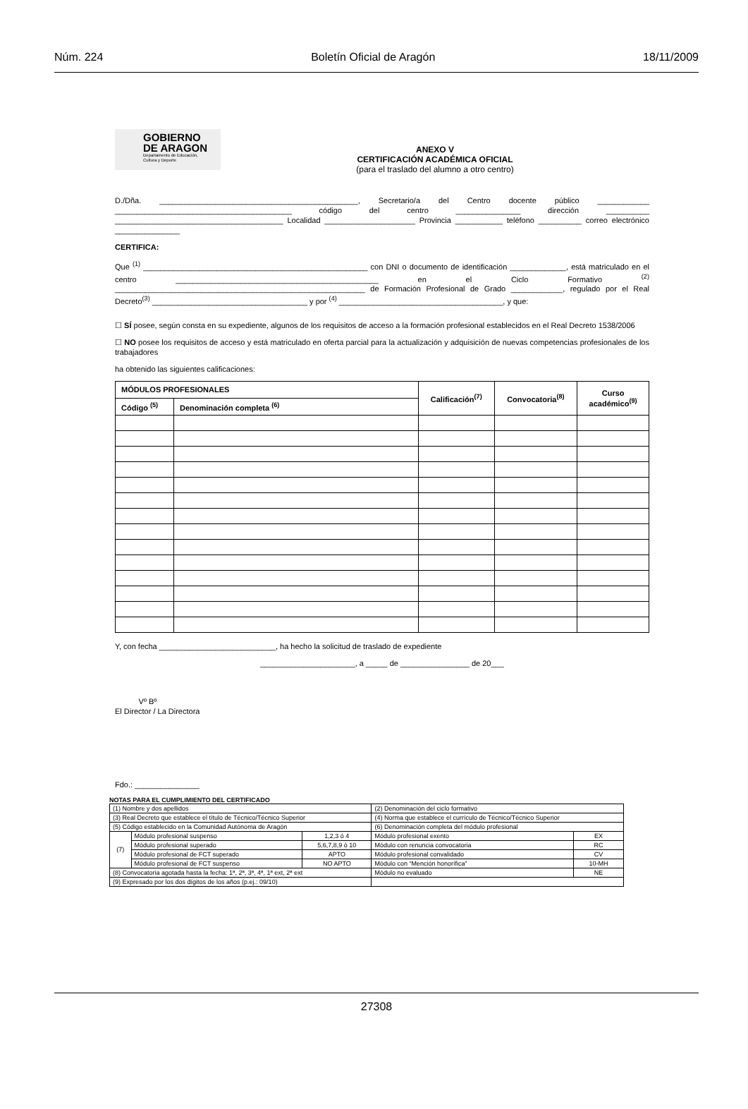Núm. 224 Boletín Oficial de Aragón 18/11/2009
GOBIERNO
DE ARAGON
Departamento de Educación,
Cultura y Deporte
ANEXO V
CERTIFICACIÓN ACADÉMICA OFICIAL
(para el traslado del alumno a otro centro)
D./Dña. ______________________________________________, Secretario/a del Centro docente público ____________ _________________________________________ código del centro _______________ dirección __________ _______________________________________ Localidad _____________________ Provincia ___________ teléfono __________ correo electrónico _______________
CERTIFICA:
Que <sup>(1)</sup> ____________________________________________________ con DNI o documento de identificación _____________, está matriculado en el centro _______________________________________________ en el Ciclo Formativo <sup>(2)</sup> __________________________________________________________ de Formación Profesional de Grado ____________, regulado por el Real Decreto<sup>(3)</sup> ____________________________________ y por <sup>(4)</sup> ______________________________________, y que:
☐ SÍ posee, según consta en su expediente, algunos de los requisitos de acceso a la formación profesional establecidos en el Real Decreto 1538/2006
☐ NO posee los requisitos de acceso y está matriculado en oferta parcial para la actualización y adquisición de nuevas competencias profesionales de los trabajadores
ha obtenido las siguientes calificaciones:
| MÓDULOS PROFESIONALES | | Calificación<sup>(7)</sup> | Convocatoria<sup>(8)</sup> | Curso académico<sup>(9)</sup> |
| --- | --- | --- | --- | --- |
| Código <sup>(5)</sup> | Denominación completa <sup>(6)</sup> | | | |
Y, con fecha ___________________________, ha hecho la solicitud de traslado de expediente
______________________, a _____ de ________________ de 20___
Vº Bº
El Director / La Directora
Fdo.: _______________
NOTAS PARA EL CUMPLIMIENTO DEL CERTIFICADO
| (1) Nombre y dos apellidos | | | (2) Denominación del ciclo formativo | |
| (3) Real Decreto que establece el título de Técnico/Técnico Superior | | | (4) Norma que establece el currículo de Técnico/Técnico Superior | |
| (5) Código establecido en la Comunidad Autónoma de Aragón | | | (6) Denominación completa del módulo profesional | |
| (7) | Módulo profesional suspenso | 1,2,3 ó 4 | Módulo profesional exento | EX |
| | Módulo profesional superado | 5,6,7,8,9 ó 10 | Módulo con renuncia convocatoria | RC |
| | Módulo profesional de FCT superado | APTO | Módulo profesional convalidado | CV |
| | Módulo profesional de FCT suspenso | NO APTO | Módulo con “Mención honorífica” | 10-MH |
| (8) Convocatoria agotada hasta la fecha: 1ª, 2ª, 3ª, 4ª, 1ª ext, 2ª ext | | | Módulo no evaluado | NE |
| (9) Expresado por los dos dígitos de los años (p.ej.: 09/10) | | | | |
27308